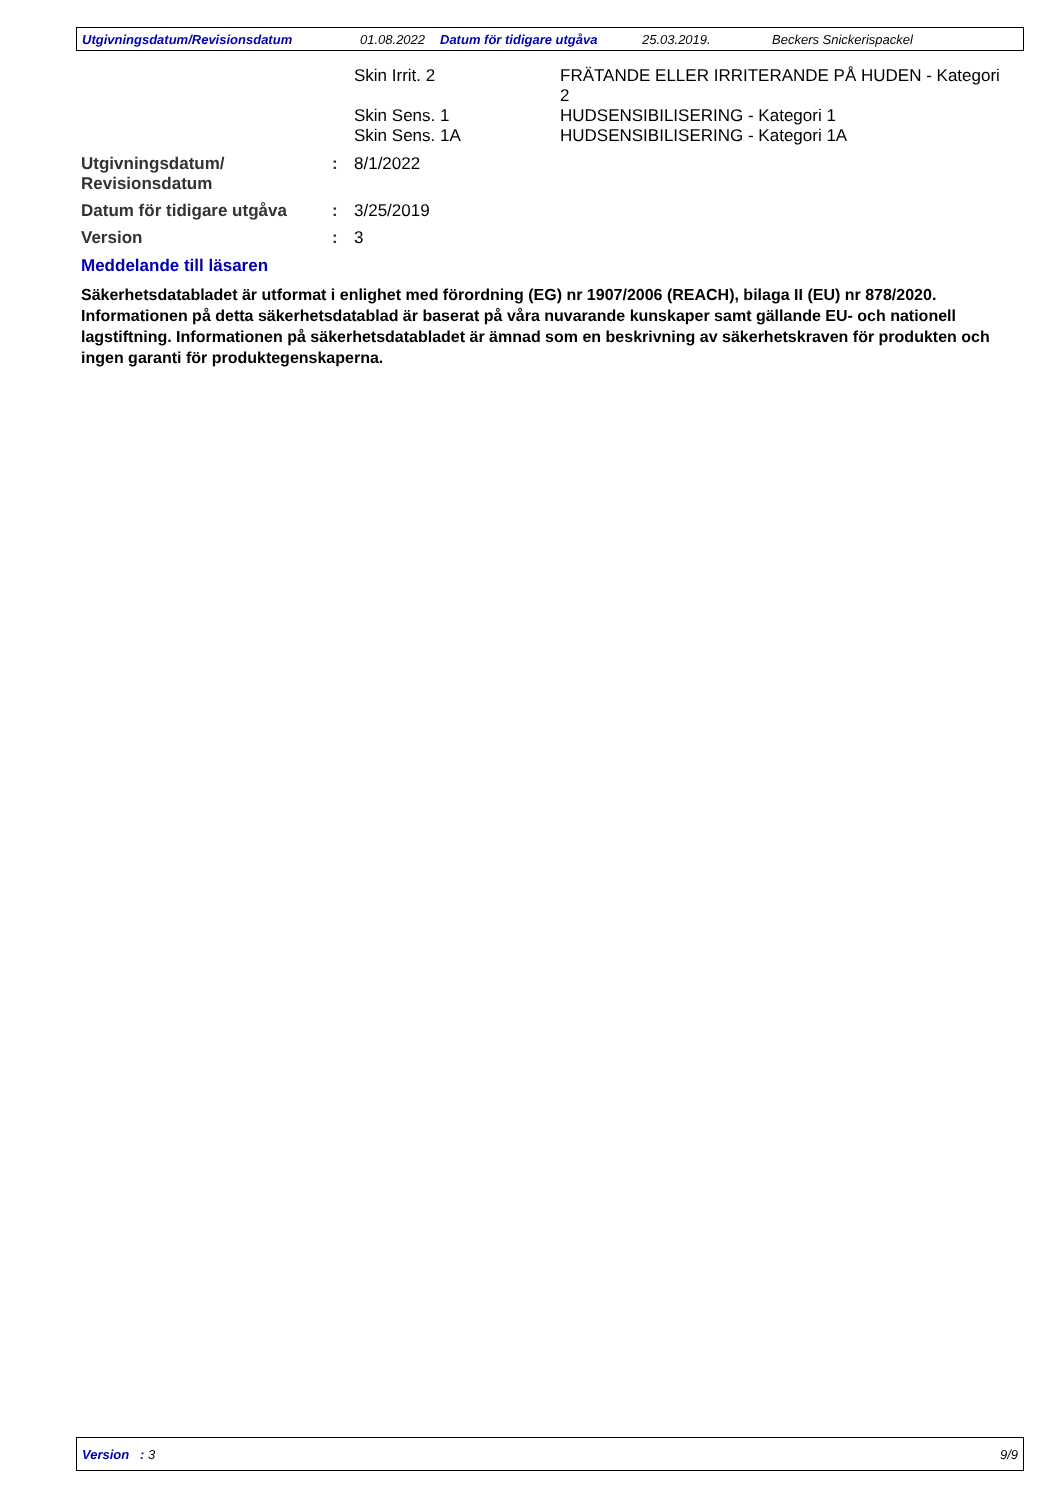Utgivningsdatum/Revisionsdatum 01.08.2022 Datum för tidigare utgåva 25.03.2019. Beckers Snickerispackel
Skin Irrit. 2 FRÄTANDE ELLER IRRITERANDE PÅ HUDEN - Kategori 2
Skin Sens. 1 HUDSENSIBILISERING - Kategori 1
Skin Sens. 1A HUDSENSIBILISERING - Kategori 1A
Utgivningsdatum/ Revisionsdatum: 8/1/2022
Datum för tidigare utgåva: 3/25/2019
Version: 3
Meddelande till läsaren
Säkerhetsdatabladet är utformat i enlighet med förordning (EG) nr 1907/2006 (REACH), bilaga II (EU) nr 878/2020. Informationen på detta säkerhetsdatablad är baserat på våra nuvarande kunskaper samt gällande EU- och nationell lagstiftning. Informationen på säkerhetsdatabladet är ämnad som en beskrivning av säkerhetskraven för produkten och ingen garanti för produktegenskaperna.
Version : 3 9/9